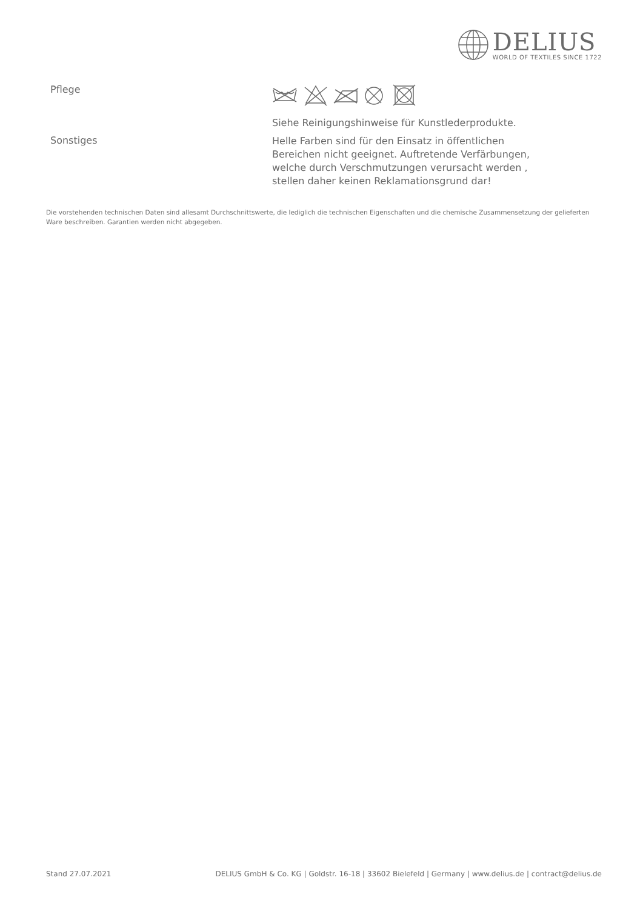DELIUS
WORLD OF TEXTILES SINCE 1722
Pflege
Siehe Reinigungshinweise für Kunstlederprodukte.
Sonstiges
Helle Farben sind für den Einsatz in öffentlichen Bereichen nicht geeignet. Auftretende Verfärbungen, welche durch Verschmutzungen verursacht werden , stellen daher keinen Reklamationsgrund dar!
Die vorstehenden technischen Daten sind allesamt Durchschnittswerte, die lediglich die technischen Eigenschaften und die chemische Zusammensetzung der gelieferten Ware beschreiben. Garantien werden nicht abgegeben.
Stand 27.07.2021 DELIUS GmbH & Co. KG | Goldstr. 16-18 | 33602 Bielefeld | Germany | www.delius.de | contract@delius.de